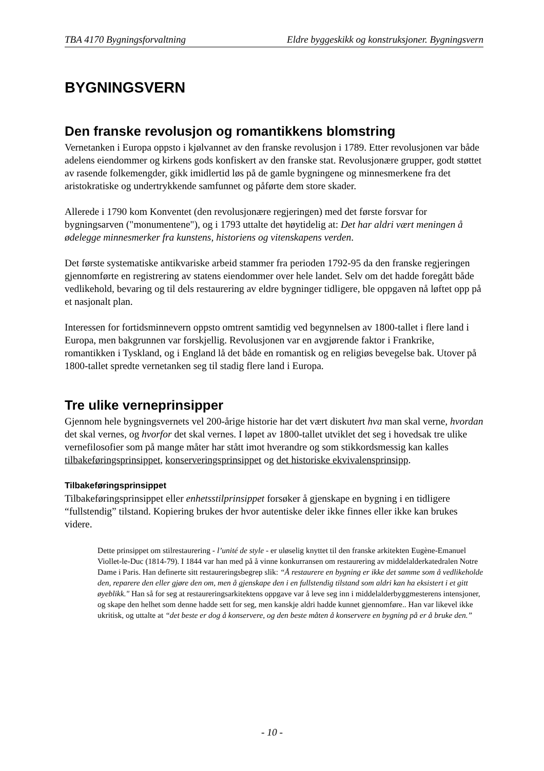TBA 4170 Bygningsforvaltning Eldre byggeskikk og konstruksjoner. Bygningsvern
BYGNINGSVERN
Den franske revolusjon og romantikkens blomstring
Vernetanken i Europa oppsto i kjølvannet av den franske revolusjon i 1789. Etter revolusjonen var både adelens eiendommer og kirkens gods konfiskert av den franske stat. Revolusjonære grupper, godt støttet av rasende folkemengder, gikk imidlertid løs på de gamle bygningene og minnesmerkene fra det aristokratiske og undertrykkende samfunnet og påførte dem store skader.
Allerede i 1790 kom Konventet (den revolusjonære regjeringen) med det første forsvar for bygningsarven ("monumentene"), og i 1793 uttalte det høytidelig at: Det har aldri vært meningen å ødelegge minnesmerker fra kunstens, historiens og vitenskapens verden.
Det første systematiske antikvariske arbeid stammer fra perioden 1792-95 da den franske regjeringen gjennomførte en registrering av statens eiendommer over hele landet. Selv om det hadde foregått både vedlikehold, bevaring og til dels restaurering av eldre bygninger tidligere, ble oppgaven nå løftet opp på et nasjonalt plan.
Interessen for fortidsminnevern oppsto omtrent samtidig ved begynnelsen av 1800-tallet i flere land i Europa, men bakgrunnen var forskjellig. Revolusjonen var en avgjørende faktor i Frankrike, romantikken i Tyskland, og i England lå det både en romantisk og en religiøs bevegelse bak. Utover på 1800-tallet spredte vernetanken seg til stadig flere land i Europa.
Tre ulike verneprinsipper
Gjennom hele bygningsvernets vel 200-årige historie har det vært diskutert hva man skal verne, hvordan det skal vernes, og hvorfor det skal vernes. I løpet av 1800-tallet utviklet det seg i hovedsak tre ulike vernefilosofier som på mange måter har stått imot hverandre og som stikkordsmessig kan kalles tilbakeføringsprinsippet, konserveringsprinsippet og det historiske ekvivalensprinsipp.
Tilbakeføringsprinsippet
Tilbakeføringsprinsippet eller enhetsstilprinsippet forsøker å gjenskape en bygning i en tidligere “fullstendig” tilstand. Kopiering brukes der hvor autentiske deler ikke finnes eller ikke kan brukes videre.
Dette prinsippet om stilrestaurering - l’unité de style - er uløselig knyttet til den franske arkitekten Eugène-Emanuel Viollet-le-Duc (1814-79). I 1844 var han med på å vinne konkurransen om restaurering av middelalderkatedralen Notre Dame i Paris. Han definerte sitt restaureringsbegrep slik: “Å restaurere en bygning er ikke det samme som å vedlikeholde den, reparere den eller gjøre den om, men å gjenskape den i en fullstendig tilstand som aldri kan ha eksistert i et gitt øyeblikk." Han så for seg at restaureringsarkitektens oppgave var å leve seg inn i middelalderbyggmesterens intensjoner, og skape den helhet som denne hadde sett for seg, men kanskje aldri hadde kunnet gjennomføre.. Han var likevel ikke ukritisk, og uttalte at “det beste er dog å konservere, og den beste måten å konservere en bygning på er å bruke den.”
- 10 -